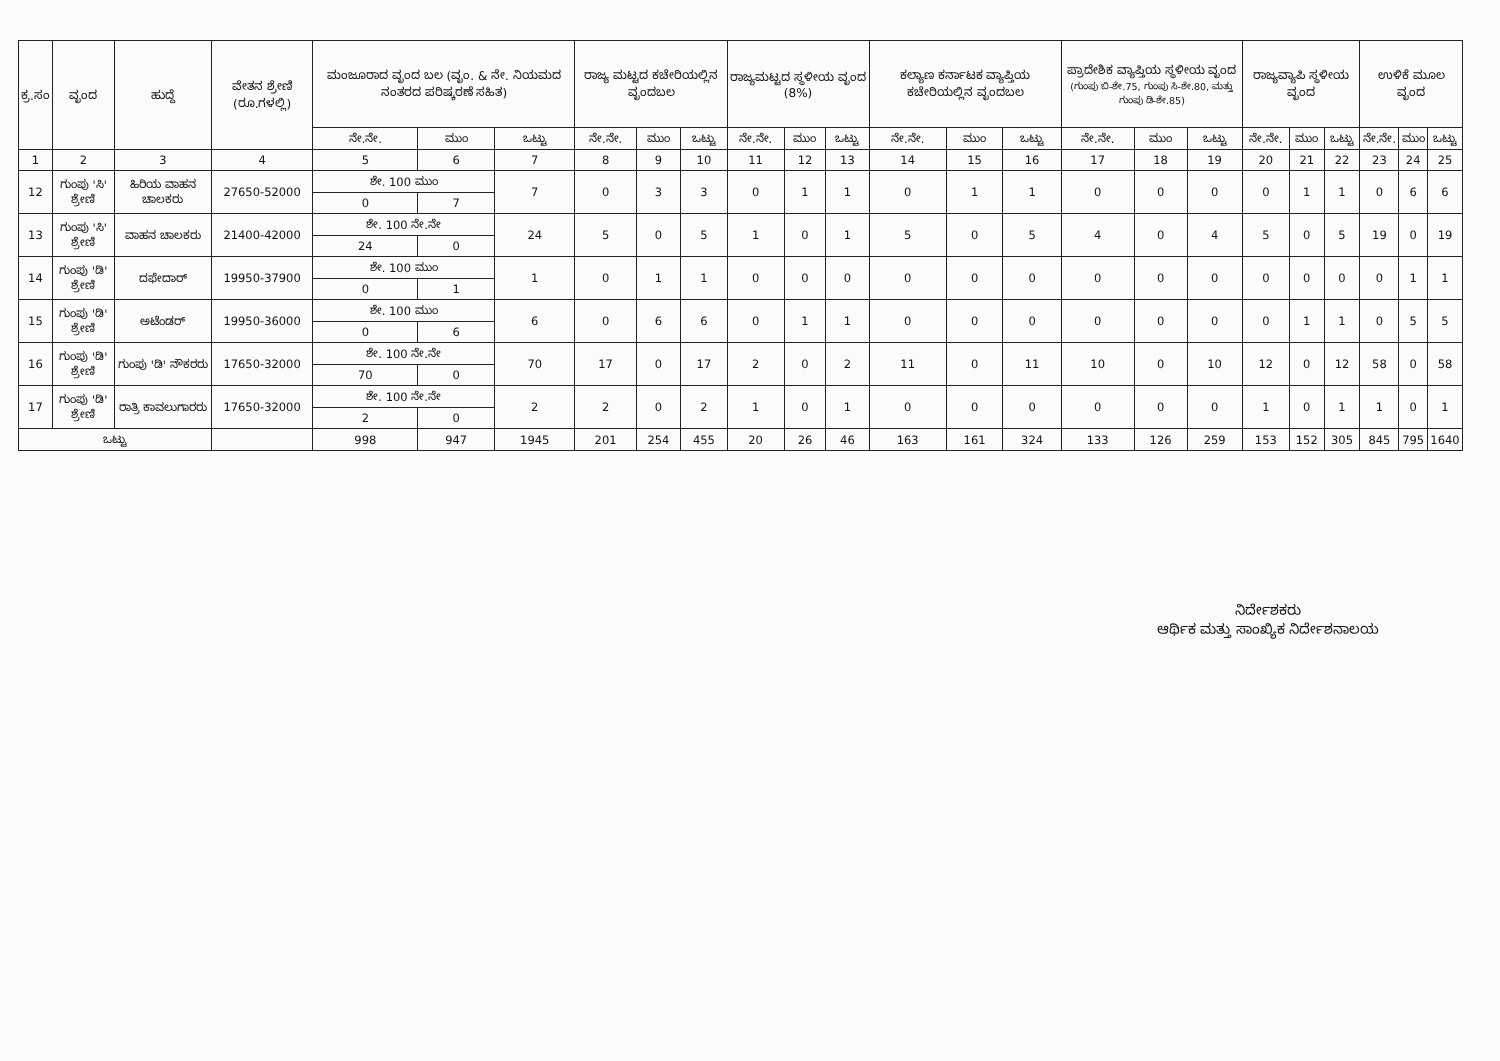| ಕ್ರ.ಸಂ | ವೃಂದ | ಹುದ್ದೆ | ವೇತನ ಶ್ರೇಣಿ (ರೂ.ಗಳಲ್ಲಿ) | ಮಂಜೂರಾದ ವೃಂದ ಬಲ (ವೃಂ. & ನೇ. ನಿಯಮದ ನಂತರದ ಪರಿಷ್ಕರಣೆ ಸಹಿತ) | | | ರಾಜ್ಯ ಮಟ್ಟದ ಕಚೇರಿಯಲ್ಲಿನ ವೃಂದಬಲ | | | ರಾಜ್ಯಮಟ್ಟದ ಸ್ಥಳೀಯ ವೃಂದ (8%) | | | ಕಲ್ಯಾಣ ಕರ್ನಾಟಕ ವ್ಯಾಪ್ತಿಯ ಕಚೇರಿಯಲ್ಲಿನ ವೃಂದಬಲ | | | ಪ್ರಾದೇಶಿಕ ವ್ಯಾಪ್ತಿಯ ಸ್ಥಳೀಯ ವೃಂದ (ಗುಂಪು ಬಿ-ಶೇ.75, ಗುಂಪು ಸಿ-ಶೇ.80, ಮತ್ತು ಗುಂಪು ಡಿ-ಶೇ.85) | | | ರಾಜ್ಯವ್ಯಾಪಿ ಸ್ಥಳೀಯ ವೃಂದ | | | ಉಳಿಕೆ ಮೂಲ ವೃಂದ | | |
| --- | --- | --- | --- | --- | --- | --- | --- | --- | --- | --- | --- | --- | --- | --- | --- | --- | --- | --- | --- | --- | --- | --- | --- | --- |
| | | | | ನೇ.ನೇ. | ಮುಂ | ಒಟ್ಟು | ನೇ.ನೇ. | ಮುಂ | ಒಟ್ಟು | ನೇ.ನೇ. | ಮುಂ | ಒಟ್ಟು | ನೇ.ನೇ. | ಮುಂ | ಒಟ್ಟು | ನೇ.ನೇ. | ಮುಂ | ಒಟ್ಟು | ನೇ.ನೇ. | ಮುಂ | ಒಟ್ಟು | ನೇ.ನೇ. | ಮುಂ | ಒಟ್ಟು |
| 1 | 2 | 3 | 4 | 5 | 6 | 7 | 8 | 9 | 10 | 11 | 12 | 13 | 14 | 15 | 16 | 17 | 18 | 19 | 20 | 21 | 22 | 23 | 24 | 25 |
| 12 | ಗುಂಪು 'ಸಿ' ಶ್ರೇಣಿ | ಹಿರಿಯ ವಾಹನ ಚಾಲಕರು | 27650-52000 | ಶೇ. 100 ಮುಂ | | 7 | 0 | 3 | 3 | 0 | 1 | 1 | 0 | 1 | 1 | 0 | 0 | 0 | 0 | 1 | 1 | 0 | 6 | 6 |
| | | | | 0 | 7 | | | | | | | | | | | | | | | | | | | |
| 13 | ಗುಂಪು 'ಸಿ' ಶ್ರೇಣಿ | ವಾಹನ ಚಾಲಕರು | 21400-42000 | ಶೇ. 100 ನೇ.ನೇ | | 24 | 5 | 0 | 5 | 1 | 0 | 1 | 5 | 0 | 5 | 4 | 0 | 4 | 5 | 0 | 5 | 19 | 0 | 19 |
| | | | | 24 | 0 | | | | | | | | | | | | | | | | | | | |
| 14 | ಗುಂಪು 'ಡಿ' ಶ್ರೇಣಿ | ದಫೇದಾರ್ | 19950-37900 | ಶೇ. 100 ಮುಂ | | 1 | 0 | 1 | 1 | 0 | 0 | 0 | 0 | 0 | 0 | 0 | 0 | 0 | 0 | 0 | 0 | 0 | 1 | 1 |
| | | | | 0 | 1 | | | | | | | | | | | | | | | | | | | |
| 15 | ಗುಂಪು 'ಡಿ' ಶ್ರೇಣಿ | ಅಟೆಂಡರ್ | 19950-36000 | ಶೇ. 100 ಮುಂ | | 6 | 0 | 6 | 6 | 0 | 1 | 1 | 0 | 0 | 0 | 0 | 0 | 0 | 0 | 1 | 1 | 0 | 5 | 5 |
| | | | | 0 | 6 | | | | | | | | | | | | | | | | | | | |
| 16 | ಗುಂಪು 'ಡಿ' ಶ್ರೇಣಿ | ಗುಂಪು 'ಡಿ' ನೌಕರರು | 17650-32000 | ಶೇ. 100 ನೇ.ನೇ | | 70 | 17 | 0 | 17 | 2 | 0 | 2 | 11 | 0 | 11 | 10 | 0 | 10 | 12 | 0 | 12 | 58 | 0 | 58 |
| | | | | 70 | 0 | | | | | | | | | | | | | | | | | | | |
| 17 | ಗುಂಪು 'ಡಿ' ಶ್ರೇಣಿ | ರಾತ್ರಿ ಕಾವಲುಗಾರರು | 17650-32000 | ಶೇ. 100 ನೇ.ನೇ | | 2 | 2 | 0 | 2 | 1 | 0 | 1 | 0 | 0 | 0 | 0 | 0 | 0 | 1 | 0 | 1 | 1 | 0 | 1 |
| | | | | 2 | 0 | | | | | | | | | | | | | | | | | | | |
| ಒಟ್ಟು | | | | 998 | 947 | 1945 | 201 | 254 | 455 | 20 | 26 | 46 | 163 | 161 | 324 | 133 | 126 | 259 | 153 | 152 | 305 | 845 | 795 | 1640 |
ನಿರ್ದೇಶಕರು
ಆರ್ಥಿಕ ಮತ್ತು ಸಾಂಖ್ಯಿಕ ನಿರ್ದೇಶನಾಲಯ